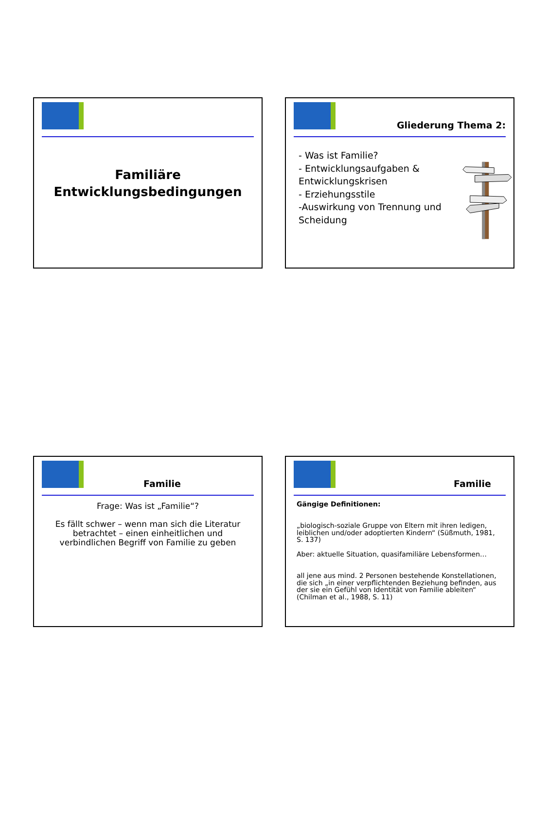Familiäre
Entwicklungsbedingungen
Gliederung Thema 2:
- Was ist Familie?
- Entwicklungsaufgaben & Entwicklungskrisen
- Erziehungsstile
-Auswirkung von Trennung und Scheidung
Familie
Frage: Was ist „Familie“?
Es fällt schwer – wenn man sich die Literatur betrachtet – einen einheitlichen und verbindlichen Begriff von Familie zu geben
Familie
Gängige Definitionen:
„biologisch-soziale Gruppe von Eltern mit ihren ledigen, leiblichen und/oder adoptierten Kindern“ (Süßmuth, 1981, S. 137)
Aber: aktuelle Situation, quasifamiliäre Lebensformen…
all jene aus mind. 2 Personen bestehende Konstellationen, die sich „in einer verpflichtenden Beziehung befinden, aus der sie ein Gefühl von Identität von Familie ableiten“ (Chilman et al., 1988, S. 11)